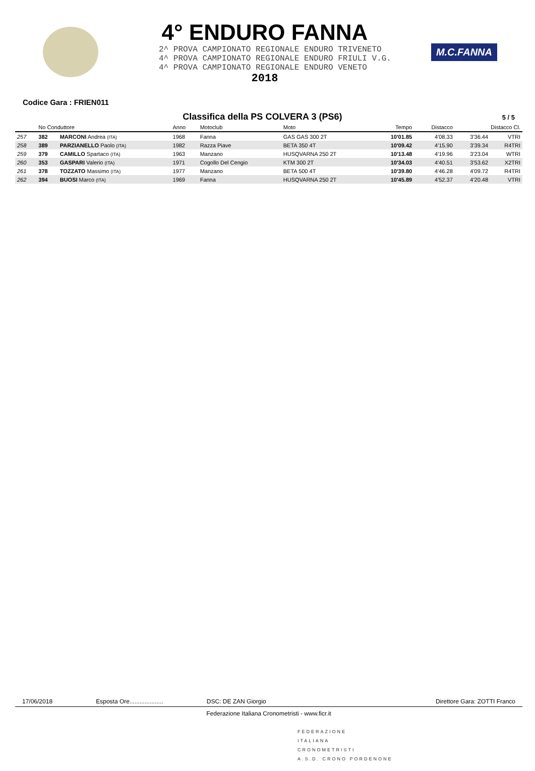4° ENDURO FANNA
2^ PROVA CAMPIONATO REGIONALE ENDURO TRIVENETO
4^ PROVA CAMPIONATO REGIONALE ENDURO FRIULI V.G.
4^ PROVA CAMPIONATO REGIONALE ENDURO VENETO
2018
M.C.FANNA
Codice Gara : FRIEN011
Classifica della PS COLVERA 3 (PS6)
5 / 5
| | No Conduttore | | Anno | Motoclub | Moto | Tempo | Distacco | Distacco Cl. | |
| --- | --- | --- | --- | --- | --- | --- | --- | --- | --- |
| 257 | 382 | MARCONI Andrea (ITA) | 1968 | Fanna | GAS GAS 300 2T | 10'01.85 | 4'08.33 | 3'36.44 | VTRI |
| 258 | 389 | PARZIANELLO Paolo (ITA) | 1982 | Razza Piave | BETA 350 4T | 10'09.42 | 4'15.90 | 3'39.34 | R4TRI |
| 259 | 379 | CAMILLO Spartaco (ITA) | 1963 | Manzano | HUSQVARNA 250 2T | 10'13.48 | 4'19.96 | 3'23.04 | WTRI |
| 260 | 353 | GASPARI Valerio (ITA) | 1971 | Cogollo Del Cengio | KTM 300 2T | 10'34.03 | 4'40.51 | 3'53.62 | X2TRI |
| 261 | 378 | TOZZATO Massimo (ITA) | 1977 | Manzano | BETA 500 4T | 10'39.80 | 4'46.28 | 4'09.72 | R4TRI |
| 262 | 394 | BUOSI Marco (ITA) | 1969 | Fanna | HUSQVARNA 250 2T | 10'45.89 | 4'52.37 | 4'20.48 | VTRI |
17/06/2018 Esposta Ore.................... DSC: DE ZAN Giorgio Direttore Gara: ZOTTI Franco
Federazione Italiana Cronometristi - www.ficr.it
FEDERAZIONE
ITALIANA
CRONOMETRISTI
A.S.D. CRONO PORDENONE